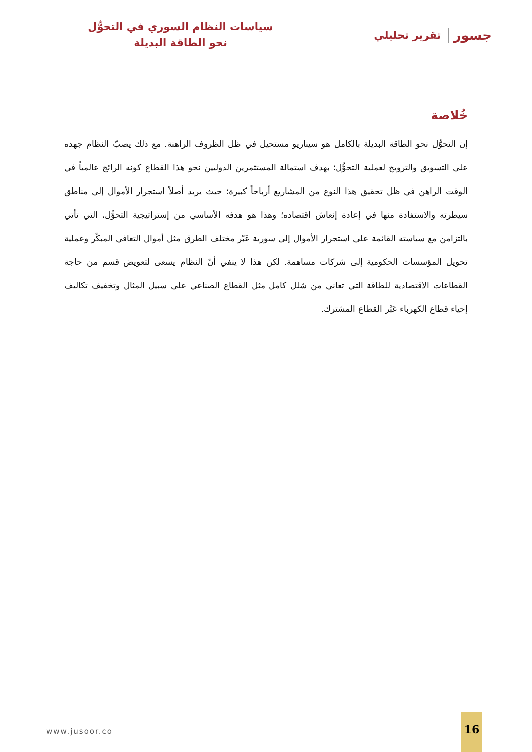جسور تقرير تحليلي
سياسات النظام السوري في التحوُّل نحو الطاقة البديلة
خُلاصة
إن التحوُّل نحو الطاقة البديلة بالكامل هو سيناريو مستحيل في ظل الظروف الراهنة. مع ذلك يصبّ النظام جهده على التسويق والترويج لعملية التحوُّل؛ بهدف استمالة المستثمرين الدوليين نحو هذا القطاع كونه الرائج عالمياً في الوقت الراهن في ظل تحقيق هذا النوع من المشاريع أرباحاً كبيرة؛ حيث يريد أصلاً استجرار الأموال إلى مناطق سيطرته والاستفادة منها في إعادة إنعاش اقتصاده؛ وهذا هو هدفه الأساسي من إستراتيجية التحوُّل، التي تأتي بالتزامن مع سياسته القائمة على استجرار الأموال إلى سورية عَبْر مختلف الطرق مثل أموال التعافي المبكّر وعملية تحويل المؤسسات الحكومية إلى شركات مساهمة. لكن هذا لا ينفي أنّ النظام يسعى لتعويض قسم من حاجة القطاعات الاقتصادية للطاقة التي تعاني من شلل كامل مثل القطاع الصناعي على سبيل المثال وتخفيف تكاليف إحياء قطاع الكهرباء عَبْر القطاع المشترك.
www.jusoor.co
16